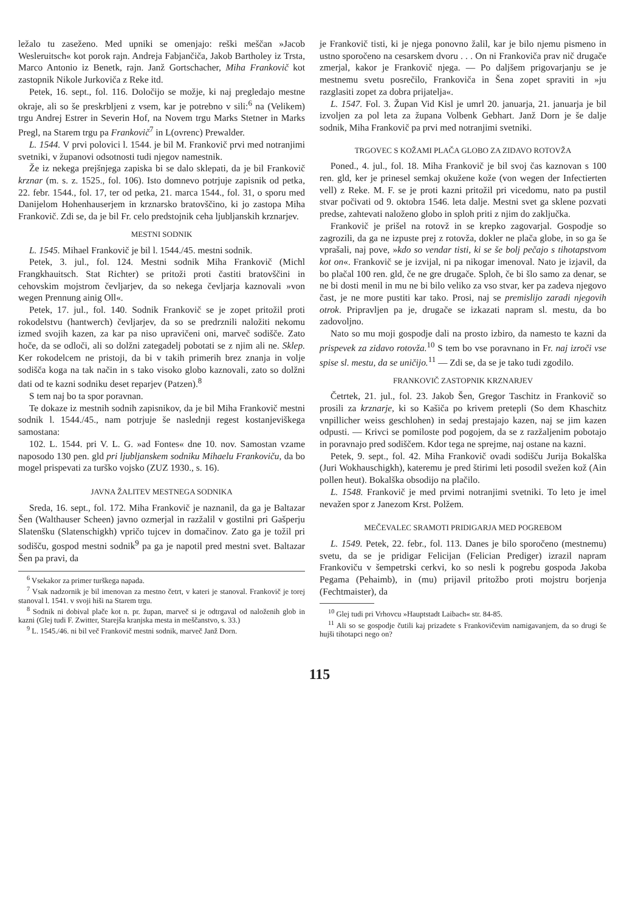ležalo tu zaseženo. Med upniki se omenjajo: reški meščan »Jacob Wesleruitsch« kot porok rajn. Andreja Fabjančiča, Jakob Bartholey iz Trsta, Marco Antonio iz Benetk, rajn. Janž Gortschacher, Miha Frankovič kot zastopnik Nikole Jurkoviča z Reke itd.
Petek, 16. sept., fol. 116. Določijo se možje, ki naj pregledajo mestne okraje, ali so še preskrbljeni z vsem, kar je potrebno v sili:<sup>6</sup> na (Velikem) trgu Andrej Estrer in Severin Hof, na Novem trgu Marks Stetner in Marks Pregl, na Starem trgu pa Frankovič<sup>7</sup> in L(ovrenc) Prewalder.
L. 1544. V prvi polovici l. 1544. je bil M. Frankovič prvi med notranjimi svetniki, v županovi odsotnosti tudi njegov namestnik.
Že iz nekega prejšnjega zapiska bi se dalo sklepati, da je bil Frankovič krznar (m. s. z. 1525., fol. 106). Isto domnevo potrjuje zapisnik od petka, 22. febr. 1544., fol. 17, ter od petka, 21. marca 1544., fol. 31, o sporu med Danijelom Hohenhauserjem in krznarsko bratovščino, ki jo zastopa Miha Frankovič. Zdi se, da je bil Fr. celo predstojnik ceha ljubljanskih krznarjev.
MESTNI SODNIK
L. 1545. Mihael Frankovič je bil l. 1544./45. mestni sodnik.
Petek, 3. jul., fol. 124. Mestni sodnik Miha Frankovič (Michl Frangkhauitsch. Stat Richter) se pritoži proti častiti bratovščini in cehovskim mojstrom čevljarjev, da so nekega čevljarja kaznovali »von wegen Prennung ainig Oll«.
Petek, 17. jul., fol. 140. Sodnik Frankovič se je zopet pritožil proti rokodelstvu (hantwerch) čevljarjev, da so se predrznili naložiti nekomu izmed svojih kazen, za kar pa niso upravičeni oni, marveč sodišče. Zato hoče, da se odloči, ali so dolžni zategadelj pobotati se z njim ali ne. Sklep. Ker rokodelcem ne pristoji, da bi v takih primerih brez znanja in volje sodišča koga na tak način in s tako visoko globo kaznovali, zato so dolžni dati od te kazni sodniku deset reparjev (Patzen).<sup>8</sup>
S tem naj bo ta spor poravnan.
Te dokaze iz mestnih sodnih zapisnikov, da je bil Miha Frankovič mestni sodnik l. 1544./45., nam potrjuje še naslednji regest kostanjeviškega samostana:
102. L. 1544. pri V. L. G. »ad Fontes« dne 10. nov. Samostan vzame naposodo 130 pen. gld pri ljubljanskem sodniku Mihaelu Frankoviču, da bo mogel prispevati za turško vojsko (ZUZ 1930., s. 16).
JAVNA ŽALITEV MESTNEGA SODNIKA
Sreda, 16. sept., fol. 172. Miha Frankovič je naznanil, da ga je Baltazar Šen (Walthauser Scheen) javno ozmerjal in razžalil v gostilni pri Gašperju Slatenšku (Slatenschigkh) vpričo tujcev in domačinov. Zato ga je tožil pri sodišču, gospod mestni sodnik<sup>9</sup> pa ga je napotil pred mestni svet. Baltazar Šen pa pravi, da
<sup>6</sup> Vsekakor za primer turškega napada.
<sup>7</sup> Vsak nadzornik je bil imenovan za mestno četrt, v kateri je stanoval. Frankovič je torej stanoval l. 1541. v svoji hiši na Starem trgu.
<sup>8</sup> Sodnik ni dobival plače kot n. pr. župan, marveč si je odtrgaval od naloženih glob in kazni (Glej tudi F. Zwitter, Starejša kranjska mesta in meščanstvo, s. 33.)
<sup>9</sup> L. 1545./46. ni bil več Frankovič mestni sodnik, marveč Janž Dorn.
je Frankovič tisti, ki je njega ponovno žalil, kar je bilo njemu pismeno in ustno sporočeno na cesarskem dvoru . . . On ni Frankoviča prav nič drugače zmerjal, kakor je Frankovič njega. — Po daljšem prigovarjanju se je mestnemu svetu posrečilo, Frankoviča in Šena zopet spraviti in »ju razglasiti zopet za dobra prijatelja«.
L. 1547. Fol. 3. Župan Vid Kisl je umrl 20. januarja, 21. januarja je bil izvoljen za pol leta za župana Volbenk Gebhart. Janž Dorn je še dalje sodnik, Miha Frankovič pa prvi med notranjimi svetniki.
TRGOVEC S KOŽAMI PLAČA GLOBO ZA ZIDAVO ROTOVŽA
Poned., 4. jul., fol. 18. Miha Frankovič je bil svoj čas kaznovan s 100 ren. gld, ker je prinesel semkaj okužene kože (von wegen der Infectierten vell) z Reke. M. F. se je proti kazni pritožil pri vicedomu, nato pa pustil stvar počivati od 9. oktobra 1546. leta dalje. Mestni svet ga sklene pozvati predse, zahtevati naloženo globo in sploh priti z njim do zaključka.
Frankovič je prišel na rotovž in se krepko zagovarjal. Gospodje so zagrozili, da ga ne izpuste prej z rotovža, dokler ne plača globe, in so ga še vprašali, naj pove, »kdo so vendar tisti, ki se še bolj pečajo s tihotapstvom kot on«. Frankovič se je izvijal, ni pa nikogar imenoval. Nato je izjavil, da bo plačal 100 ren. gld, če ne gre drugače. Sploh, če bi šlo samo za denar, se ne bi dosti menil in mu ne bi bilo veliko za vso stvar, ker pa zadeva njegovo čast, je ne more pustiti kar tako. Prosi, naj se premislijo zaradi njegovih otrok. Pripravljen pa je, drugače se izkazati napram sl. mestu, da bo zadovoljno.
Nato so mu moji gospodje dali na prosto izbiro, da namesto te kazni da prispevek za zidavo rotovža.<sup>10</sup> S tem bo vse poravnano in Fr. naj izroči vse spise sl. mestu, da se uničijo.<sup>11</sup> — Zdi se, da se je tako tudi zgodilo.
FRANKOVIČ ZASTOPNIK KRZNARJEV
Četrtek, 21. jul., fol. 23. Jakob Šen, Gregor Taschitz in Frankovič so prosili za krznarje, ki so Kašiča po krivem pretepli (So dem Khaschitz vnpillicher weiss geschlohen) in sedaj prestajajo kazen, naj se jim kazen odpusti. — Krivci se pomiloste pod pogojem, da se z razžaljenim pobotajo in poravnajo pred sodiščem. Kdor tega ne sprejme, naj ostane na kazni.
Petek, 9. sept., fol. 42. Miha Frankovič ovadi sodišču Jurija Bokalška (Juri Wokhauschigkh), kateremu je pred štirimi leti posodil svežen kož (Ain pollen heut). Bokalška obsodijo na plačilo.
L. 1548. Frankovič je med prvimi notranjimi svetniki. To leto je imel nevažen spor z Janezom Krst. Polžem.
MEČEVALEC SRAMOTI PRIDIGARJA MED POGREBOM
L. 1549. Petek, 22. febr., fol. 113. Danes je bilo sporočeno (mestnemu) svetu, da se je pridigar Felicijan (Felician Prediger) izrazil napram Frankoviču v šempetrski cerkvi, ko so nesli k pogrebu gospoda Jakoba Pegama (Pehaimb), in (mu) prijavil pritožbo proti mojstru borjenja (Fechtmaister), da
<sup>10</sup> Glej tudi pri Vrhovcu »Hauptstadt Laibach« str. 84-85.
<sup>11</sup> Ali so se gospodje čutili kaj prizadete s Frankovičevim namigavanjem, da so drugi še hujši tihotapci nego on?
115